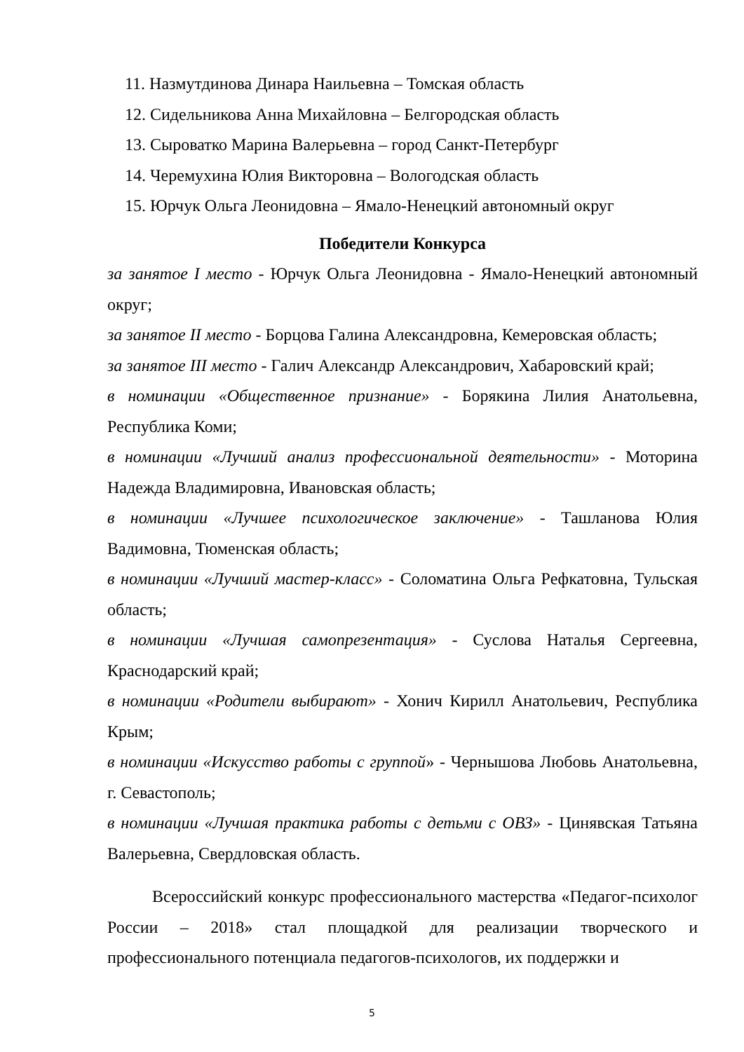11. Назмутдинова Динара Наильевна – Томская область
12. Сидельникова Анна Михайловна – Белгородская область
13. Сыроватко Марина Валерьевна – город Санкт-Петербург
14. Черемухина Юлия Викторовна – Вологодская область
15. Юрчук Ольга Леонидовна – Ямало-Ненецкий автономный округ
Победители Конкурса
за занятое I место - Юрчук Ольга Леонидовна - Ямало-Ненецкий автономный округ;
за занятое II место - Борцова Галина Александровна, Кемеровская область;
за занятое III место - Галич Александр Александрович, Хабаровский край;
в номинации «Общественное признание» - Борякина Лилия Анатольевна, Республика Коми;
в номинации «Лучший анализ профессиональной деятельности» - Моторина Надежда Владимировна, Ивановская область;
в номинации «Лучшее психологическое заключение» - Ташланова Юлия Вадимовна, Тюменская область;
в номинации «Лучший мастер-класс» - Соломатина Ольга Рефкатовна, Тульская область;
в номинации «Лучшая самопрезентация» - Суслова Наталья Сергеевна, Краснодарский край;
в номинации «Родители выбирают» - Хонич Кирилл Анатольевич, Республика Крым;
в номинации «Искусство работы с группой» - Чернышова Любовь Анатольевна, г. Севастополь;
в номинации «Лучшая практика работы с детьми с ОВЗ» - Цинявская Татьяна Валерьевна, Свердловская область.
Всероссийский конкурс профессионального мастерства «Педагог-психолог России – 2018» стал площадкой для реализации творческого и профессионального потенциала педагогов-психологов, их поддержки и
5